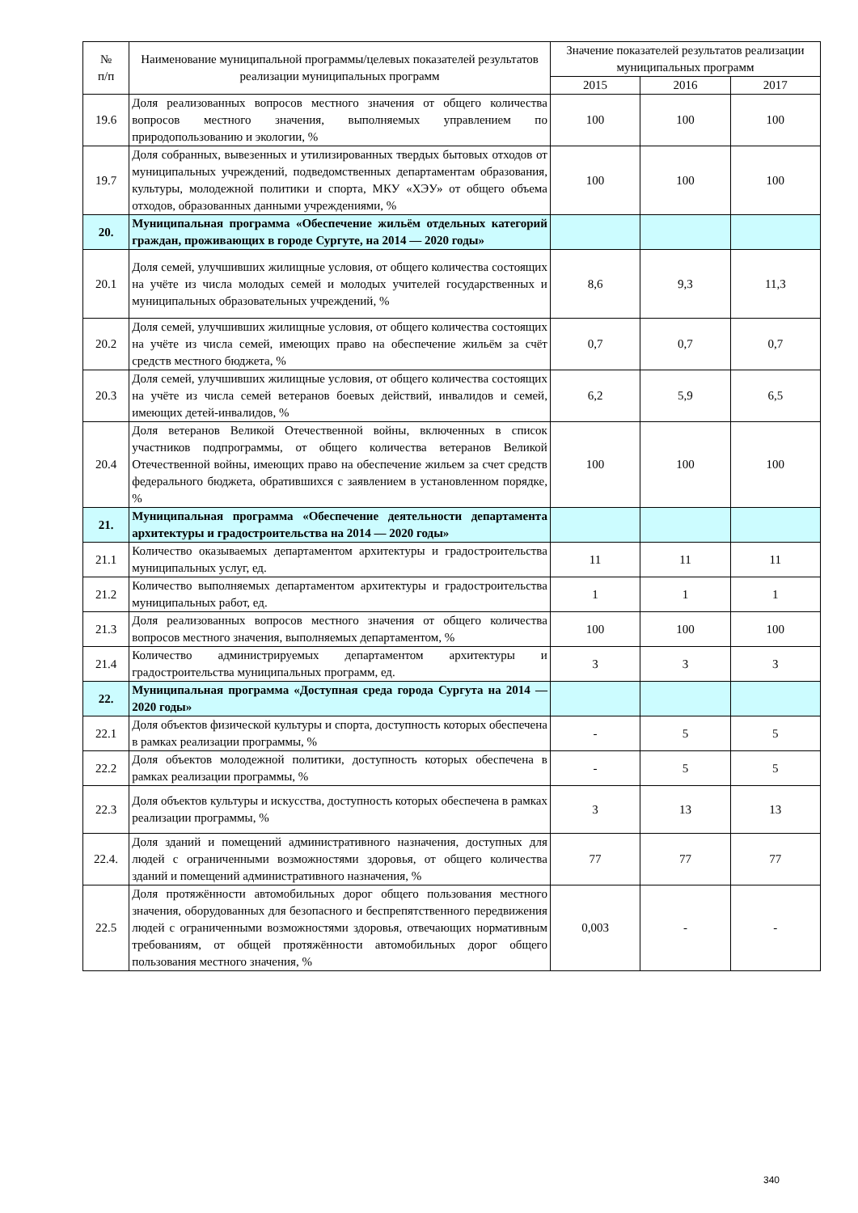| № п/п | Наименование муниципальной программы/целевых показателей результатов реализации муниципальных программ | Значение показателей результатов реализации муниципальных программ | | |
| --- | --- | --- | --- | --- |
| | | 2015 | 2016 | 2017 |
| 19.6 | Доля реализованных вопросов местного значения от общего количества вопросов местного значения, выполняемых управлением по природопользованию и экологии, % | 100 | 100 | 100 |
| 19.7 | Доля собранных, вывезенных и утилизированных твердых бытовых отходов от муниципальных учреждений, подведомственных департаментам образования, культуры, молодежной политики и спорта, МКУ «ХЭУ» от общего объема отходов, образованных данными учреждениями, % | 100 | 100 | 100 |
| 20. | Муниципальная программа «Обеспечение жильём отдельных категорий граждан, проживающих в городе Сургуте, на 2014 — 2020 годы» | | | |
| 20.1 | Доля семей, улучшивших жилищные условия, от общего количества состоящих на учёте из числа молодых семей и молодых учителей государственных и муниципальных образовательных учреждений, % | 8,6 | 9,3 | 11,3 |
| 20.2 | Доля семей, улучшивших жилищные условия, от общего количества состоящих на учёте из числа семей, имеющих право на обеспечение жильём за счёт средств местного бюджета, % | 0,7 | 0,7 | 0,7 |
| 20.3 | Доля семей, улучшивших жилищные условия, от общего количества состоящих на учёте из числа семей ветеранов боевых действий, инвалидов и семей, имеющих детей-инвалидов, % | 6,2 | 5,9 | 6,5 |
| 20.4 | Доля ветеранов Великой Отечественной войны, включенных в список участников подпрограммы, от общего количества ветеранов Великой Отечественной войны, имеющих право на обеспечение жильем за счет средств федерального бюджета, обратившихся с заявлением в установленном порядке, % | 100 | 100 | 100 |
| 21. | Муниципальная программа «Обеспечение деятельности департамента архитектуры и градостроительства на 2014 — 2020 годы» | | | |
| 21.1 | Количество оказываемых департаментом архитектуры и градостроительства муниципальных услуг, ед. | 11 | 11 | 11 |
| 21.2 | Количество выполняемых департаментом архитектуры и градостроительства муниципальных работ, ед. | 1 | 1 | 1 |
| 21.3 | Доля реализованных вопросов местного значения от общего количества вопросов местного значения, выполняемых департаментом, % | 100 | 100 | 100 |
| 21.4 | Количество администрируемых департаментом архитектуры и градостроительства муниципальных программ, ед. | 3 | 3 | 3 |
| 22. | Муниципальная программа «Доступная среда города Сургута на 2014 — 2020 годы» | | | |
| 22.1 | Доля объектов физической культуры и спорта, доступность которых обеспечена в рамках реализации программы, % | - | 5 | 5 |
| 22.2 | Доля объектов молодежной политики, доступность которых обеспечена в рамках реализации программы, % | - | 5 | 5 |
| 22.3 | Доля объектов культуры и искусства, доступность которых обеспечена в рамках реализации программы, % | 3 | 13 | 13 |
| 22.4. | Доля зданий и помещений административного назначения, доступных для людей с ограниченными возможностями здоровья, от общего количества зданий и помещений административного назначения, % | 77 | 77 | 77 |
| 22.5 | Доля протяжённости автомобильных дорог общего пользования местного значения, оборудованных для безопасного и беспрепятственного передвижения людей с ограниченными возможностями здоровья, отвечающих нормативным требованиям, от общей протяжённости автомобильных дорог общего пользования местного значения, % | 0,003 | - | - |
340